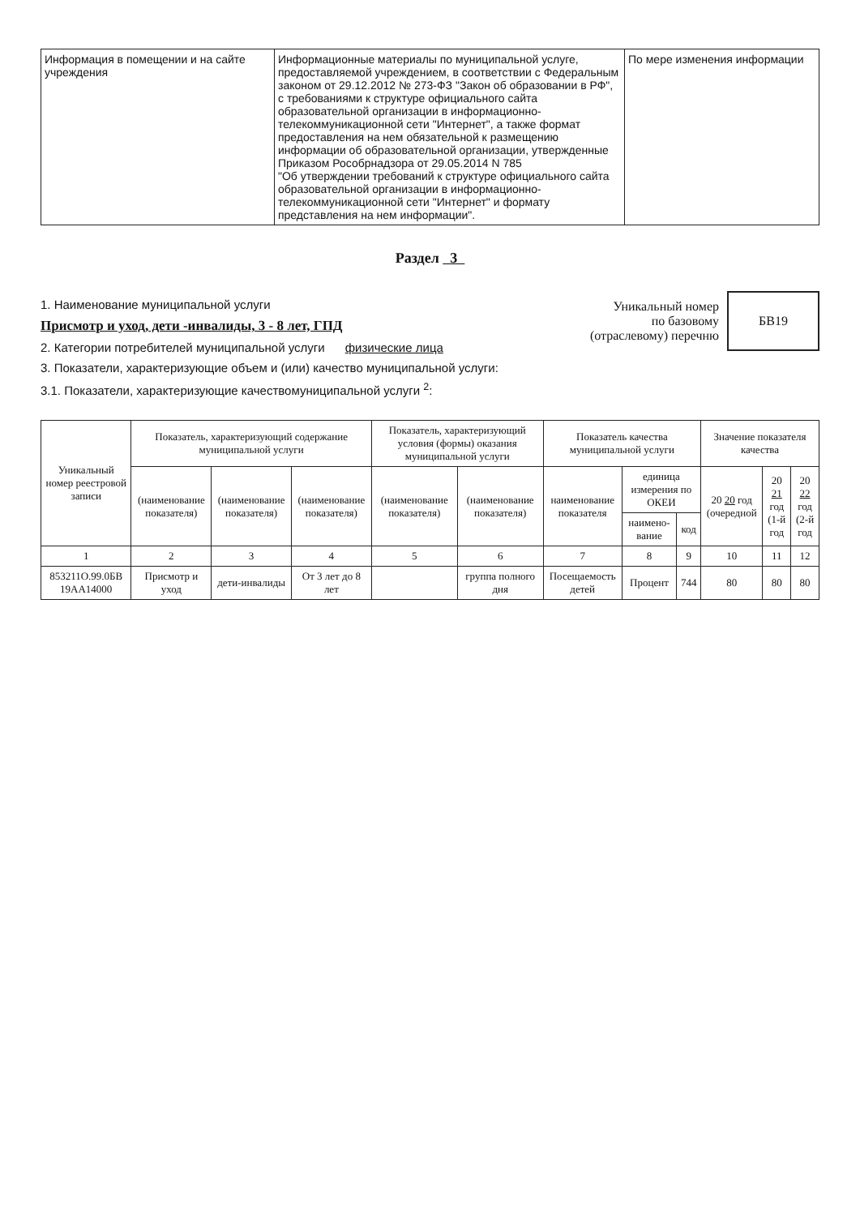| Информация в помещении и на сайте учреждения | Информационные материалы по муниципальной услуге, предоставляемой учреждением, в соответствии с Федеральным законом от 29.12.2012 № 273-ФЗ "Закон об образовании в РФ", с требованиями к структуре официального сайта образовательной организации в информационно-телекоммуникационной сети "Интернет", а также формат предоставления на нем обязательной к размещению информации об образовательной организации, утвержденные Приказом Рособрнадзора от 29.05.2014 N 785 "Об утверждении требований к структуре официального сайта образовательной организации в информационно-телекоммуникационной сети "Интернет" и формату представления на нем информации". | По мере изменения информации |
Раздел 3
1. Наименование муниципальной услуги
Присмотр и уход, дети -инвалиды, 3 - 8 лет, ГПД
2. Категории потребителей муниципальной услуги физические лица
3. Показатели, характеризующие объем и (или) качество муниципальной услуги:
3.1. Показатели, характеризующие качествомуниципальной услуги <sup>2</sup>:
Уникальный номер
по базовому
(отраслевому) перечню
БВ19
| Уникальный номер реестровой записи | Показатель, характеризующий содержание муниципальной услуги | | | Показатель, характеризующий условия (формы) оказания муниципальной услуги | | Показатель качества муниципальной услуги | | | Значение показателя качества | | |
| --- | --- | --- | --- | --- | --- | --- | --- | --- | --- | --- | --- |
| | (наименование показателя) | (наименование показателя) | (наименование показателя) | (наименование показателя) | (наименование показателя) | наименование показателя | единица измерения по ОКЕИ | | 20 20 год (очередной | 20 21 год (1-й год | 20 22 год (2-й год |
| | | | | | | | наимено-вание | код | | | |
| 1 | 2 | 3 | 4 | 5 | 6 | 7 | 8 | 9 | 10 | 11 | 12 |
| 853211О.99.0БВ 19АА14000 | Присмотр и уход | дети-инвалиды | От 3 лет до 8 лет | | группа полного дня | Посещаемость детей | Процент | 744 | 80 | 80 | 80 |